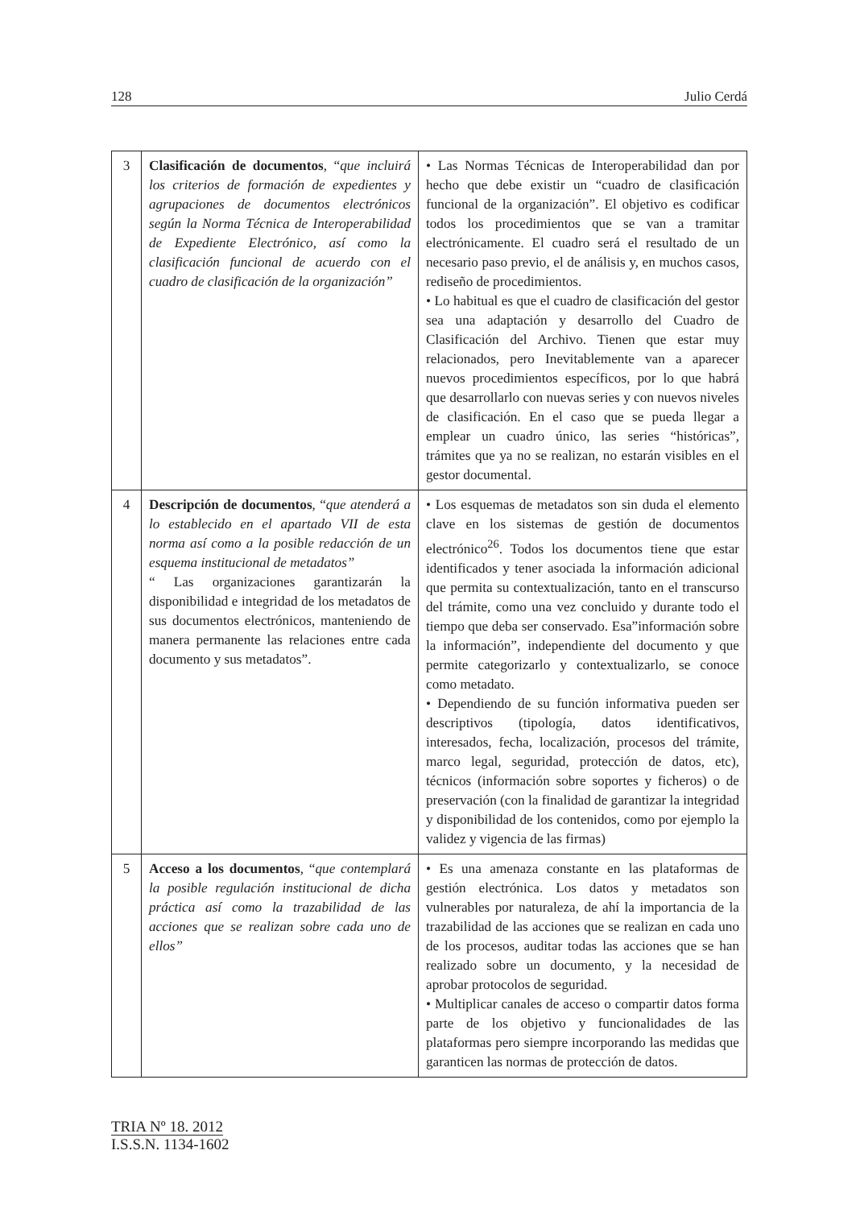128 Julio Cerdá
| 3 | Clasificación de documentos , “ que incluirá los criterios de formación de expedientes y agrupaciones de documentos electrónicos según la Norma Técnica de Interoperabilidad de Expediente Electrónico, así como la clasificación funcional de acuerdo con el cuadro de clasificación de la organización” | • Las Normas Técnicas de Interoperabilidad dan por hecho que debe existir un “cuadro de clasificación funcional de la organización”. El objetivo es codificar todos los procedimientos que se van a tramitar electrónicamente. El cuadro será el resultado de un necesario paso previo, el de análisis y, en muchos casos, rediseño de procedimientos. • Lo habitual es que el cuadro de clasificación del gestor sea una adaptación y desarrollo del Cuadro de Clasificación del Archivo. Tienen que estar muy relacionados, pero Inevitablemente van a aparecer nuevos procedimientos específicos, por lo que habrá que desarrollarlo con nuevas series y con nuevos niveles de clasificación. En el caso que se pueda llegar a emplear un cuadro único, las series “históricas”, trámites que ya no se realizan, no estarán visibles en el gestor documental. |
| 4 | Descripción de documentos , “ que atenderá a lo establecido en el apartado VII de esta norma así como a la posible redacción de un esquema institucional de metadatos” “ Las organizaciones garantizarán la disponibilidad e integridad de los metadatos de sus documentos electrónicos, manteniendo de manera permanente las relaciones entre cada documento y sus metadatos”. | • Los esquemas de metadatos son sin duda el elemento clave en los sistemas de gestión de documentos electrónico<sup>26</sup>. Todos los documentos tiene que estar identificados y tener asociada la información adicional que permita su contextualización, tanto en el transcurso del trámite, como una vez concluido y durante todo el tiempo que deba ser conservado. Esa”información sobre la información”, independiente del documento y que permite categorizarlo y contextualizarlo, se conoce como metadato. • Dependiendo de su función informativa pueden ser descriptivos (tipología, datos identificativos, interesados, fecha, localización, procesos del trámite, marco legal, seguridad, protección de datos, etc), técnicos (información sobre soportes y ficheros) o de preservación (con la finalidad de garantizar la integridad y disponibilidad de los contenidos, como por ejemplo la validez y vigencia de las firmas) |
| 5 | Acceso a los documentos , “ que contemplará la posible regulación institucional de dicha práctica así como la trazabilidad de las acciones que se realizan sobre cada uno de ellos” | • Es una amenaza constante en las plataformas de gestión electrónica. Los datos y metadatos son vulnerables por naturaleza, de ahí la importancia de la trazabilidad de las acciones que se realizan en cada uno de los procesos, auditar todas las acciones que se han realizado sobre un documento, y la necesidad de aprobar protocolos de seguridad. • Multiplicar canales de acceso o compartir datos forma parte de los objetivo y funcionalidades de las plataformas pero siempre incorporando las medidas que garanticen las normas de protección de datos. |
TRIA Nº 18. 2012
I.S.S.N. 1134-1602